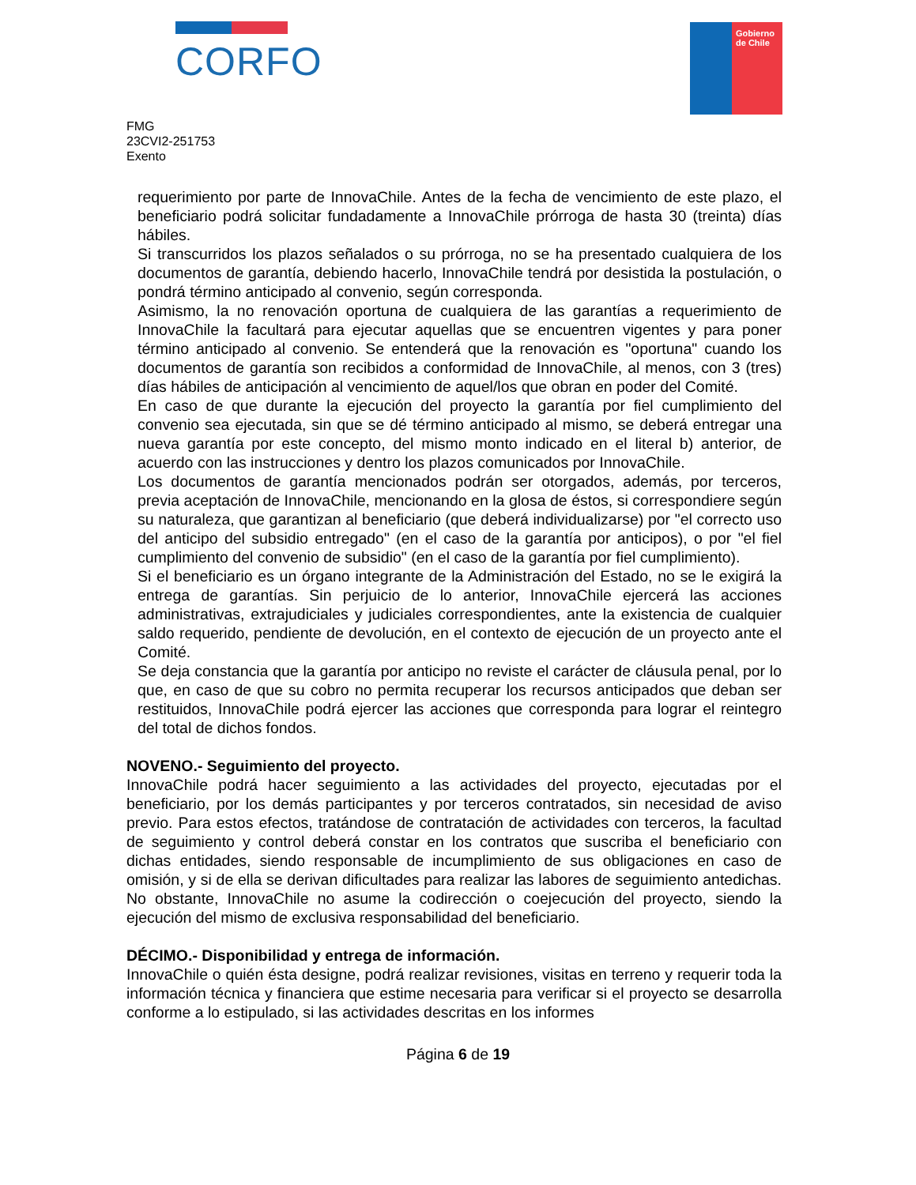CORFO
Gobierno
de Chile
FMG
23CVI2-251753
Exento
requerimiento por parte de InnovaChile. Antes de la fecha de vencimiento de este plazo, el beneficiario podrá solicitar fundadamente a InnovaChile prórroga de hasta 30 (treinta) días hábiles.
Si transcurridos los plazos señalados o su prórroga, no se ha presentado cualquiera de los documentos de garantía, debiendo hacerlo, InnovaChile tendrá por desistida la postulación, o pondrá término anticipado al convenio, según corresponda.
Asimismo, la no renovación oportuna de cualquiera de las garantías a requerimiento de InnovaChile la facultará para ejecutar aquellas que se encuentren vigentes y para poner término anticipado al convenio. Se entenderá que la renovación es "oportuna" cuando los documentos de garantía son recibidos a conformidad de InnovaChile, al menos, con 3 (tres) días hábiles de anticipación al vencimiento de aquel/los que obran en poder del Comité.
En caso de que durante la ejecución del proyecto la garantía por fiel cumplimiento del convenio sea ejecutada, sin que se dé término anticipado al mismo, se deberá entregar una nueva garantía por este concepto, del mismo monto indicado en el literal b) anterior, de acuerdo con las instrucciones y dentro los plazos comunicados por InnovaChile.
Los documentos de garantía mencionados podrán ser otorgados, además, por terceros, previa aceptación de InnovaChile, mencionando en la glosa de éstos, si correspondiere según su naturaleza, que garantizan al beneficiario (que deberá individualizarse) por "el correcto uso del anticipo del subsidio entregado" (en el caso de la garantía por anticipos), o por "el fiel cumplimiento del convenio de subsidio" (en el caso de la garantía por fiel cumplimiento).
Si el beneficiario es un órgano integrante de la Administración del Estado, no se le exigirá la entrega de garantías. Sin perjuicio de lo anterior, InnovaChile ejercerá las acciones administrativas, extrajudiciales y judiciales correspondientes, ante la existencia de cualquier saldo requerido, pendiente de devolución, en el contexto de ejecución de un proyecto ante el Comité.
Se deja constancia que la garantía por anticipo no reviste el carácter de cláusula penal, por lo que, en caso de que su cobro no permita recuperar los recursos anticipados que deban ser restituidos, InnovaChile podrá ejercer las acciones que corresponda para lograr el reintegro del total de dichos fondos.
NOVENO.- Seguimiento del proyecto.
InnovaChile podrá hacer seguimiento a las actividades del proyecto, ejecutadas por el beneficiario, por los demás participantes y por terceros contratados, sin necesidad de aviso previo. Para estos efectos, tratándose de contratación de actividades con terceros, la facultad de seguimiento y control deberá constar en los contratos que suscriba el beneficiario con dichas entidades, siendo responsable de incumplimiento de sus obligaciones en caso de omisión, y si de ella se derivan dificultades para realizar las labores de seguimiento antedichas. No obstante, InnovaChile no asume la codirección o coejecución del proyecto, siendo la ejecución del mismo de exclusiva responsabilidad del beneficiario.
DÉCIMO.- Disponibilidad y entrega de información.
InnovaChile o quién ésta designe, podrá realizar revisiones, visitas en terreno y requerir toda la información técnica y financiera que estime necesaria para verificar si el proyecto se desarrolla conforme a lo estipulado, si las actividades descritas en los informes
Página 6 de 19